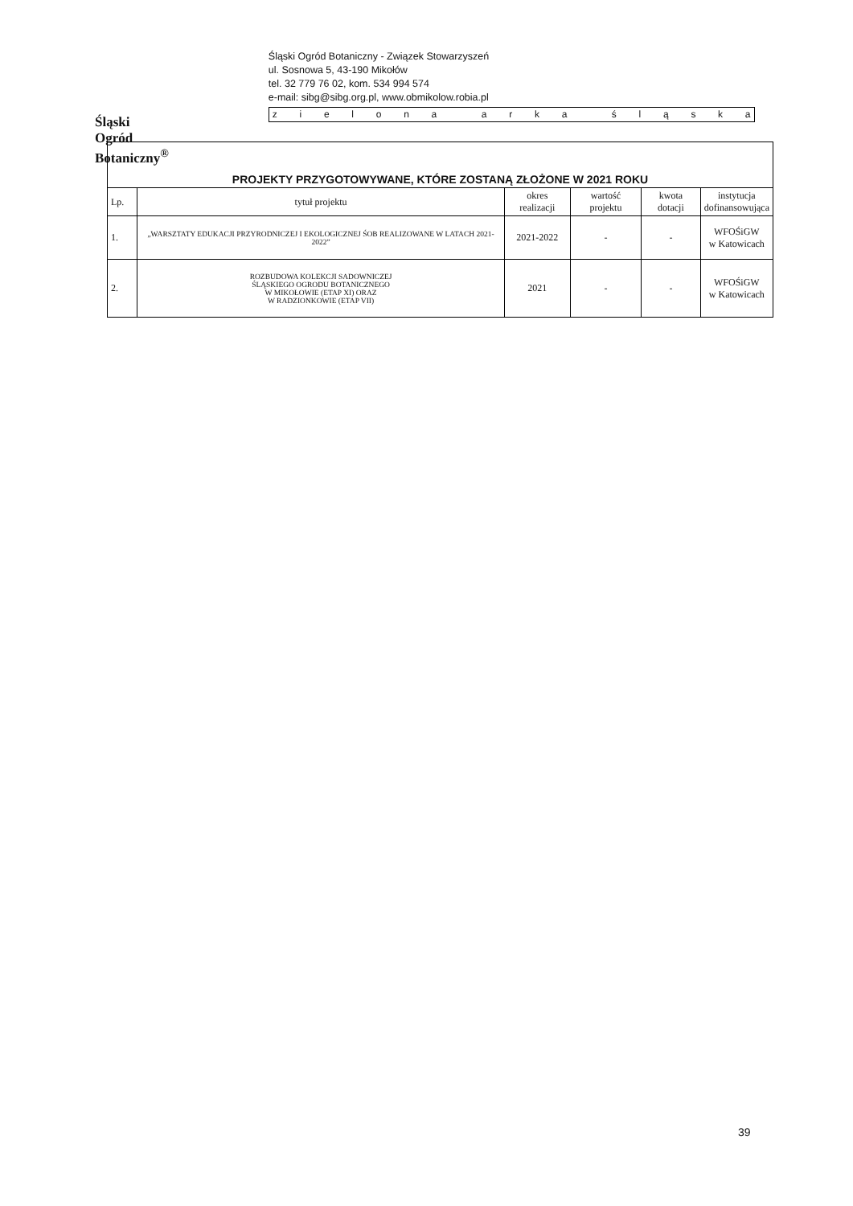Śląski Ogród Botaniczny<sup>®</sup>
Śląski Ogród Botaniczny - Związek Stowarzyszeń
ul. Sosnowa 5, 43-190 Mikołów
tel. 32 779 76 02, kom. 534 994 574
e-mail: sibg@sibg.org.pl, www.obmikolow.robia.pl
zielona arka śląska
| PROJEKTY PRZYGOTOWYWANE, KTÓRE ZOSTANĄ ZŁOŻONE W 2021 ROKU | | | | | |
| Lp. | tytuł projektu | okres realizacji | wartość projektu | kwota dotacji | instytucja dofinansowująca |
| 1. | „WARSZTATY EDUKACJI PRZYRODNICZEJ I EKOLOGICZNEJ ŚOB REALIZOWANE W LATACH 2021-2022” | 2021-2022 | - | - | WFOŚiGW w Katowicach |
| 2. | ROZBUDOWA KOLEKCJI SADOWNICZEJ ŚLĄSKIEGO OGRODU BOTANICZNEGO W MIKOŁOWIE (ETAP XI) ORAZ W RADZIONKOWIE (ETAP VII) | 2021 | - | - | WFOŚiGW w Katowicach |
39